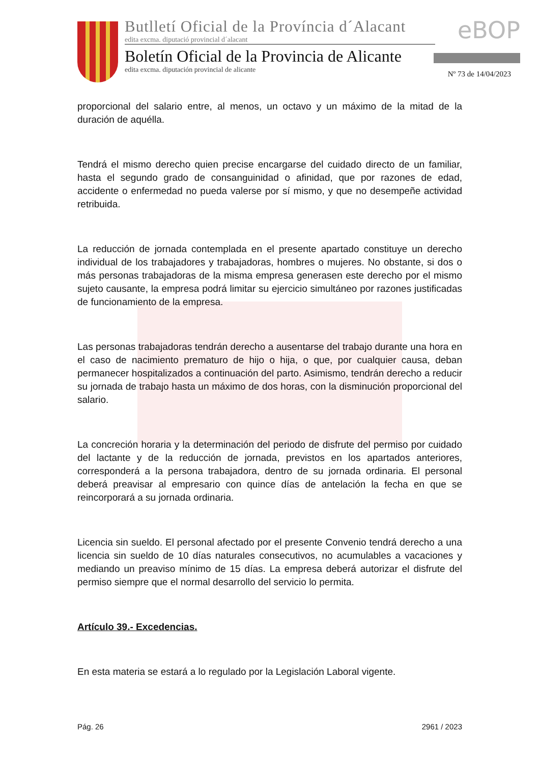Butlletí Oficial de la Província d´Alacant
edita excma. diputació provincial d´alacant
Boletín Oficial de la Provincia de Alicante
edita excma. diputación provincial de alicante
eBOP
Nº 73 de 14/04/2023
proporcional del salario entre, al menos, un octavo y un máximo de la mitad de la duración de aquélla.
Tendrá el mismo derecho quien precise encargarse del cuidado directo de un familiar, hasta el segundo grado de consanguinidad o afinidad, que por razones de edad, accidente o enfermedad no pueda valerse por sí mismo, y que no desempeñe actividad retribuida.
La reducción de jornada contemplada en el presente apartado constituye un derecho individual de los trabajadores y trabajadoras, hombres o mujeres. No obstante, si dos o más personas trabajadoras de la misma empresa generasen este derecho por el mismo sujeto causante, la empresa podrá limitar su ejercicio simultáneo por razones justificadas de funcionamiento de la empresa.
Las personas trabajadoras tendrán derecho a ausentarse del trabajo durante una hora en el caso de nacimiento prematuro de hijo o hija, o que, por cualquier causa, deban permanecer hospitalizados a continuación del parto. Asimismo, tendrán derecho a reducir su jornada de trabajo hasta un máximo de dos horas, con la disminución proporcional del salario.
La concreción horaria y la determinación del periodo de disfrute del permiso por cuidado del lactante y de la reducción de jornada, previstos en los apartados anteriores, corresponderá a la persona trabajadora, dentro de su jornada ordinaria. El personal deberá preavisar al empresario con quince días de antelación la fecha en que se reincorporará a su jornada ordinaria.
Licencia sin sueldo. El personal afectado por el presente Convenio tendrá derecho a una licencia sin sueldo de 10 días naturales consecutivos, no acumulables a vacaciones y mediando un preaviso mínimo de 15 días. La empresa deberá autorizar el disfrute del permiso siempre que el normal desarrollo del servicio lo permita.
Artículo 39.- Excedencias.
En esta materia se estará a lo regulado por la Legislación Laboral vigente.
Pág. 26 2961 / 2023